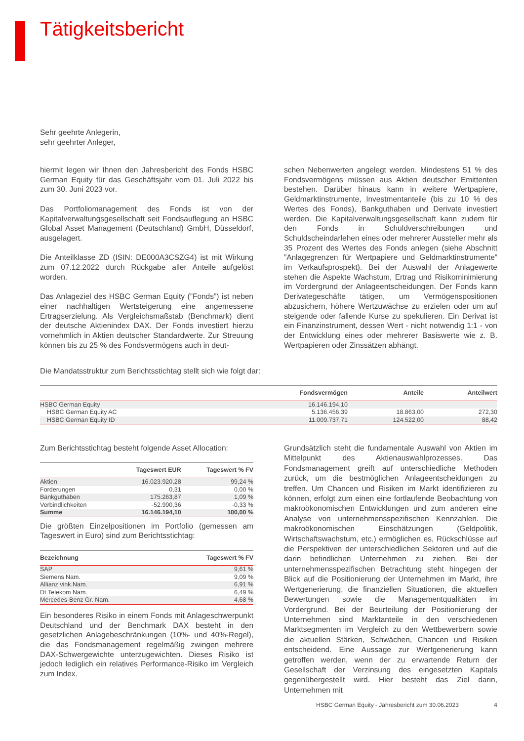Tätigkeitsbericht
Sehr geehrte Anlegerin,
sehr geehrter Anleger,
hiermit legen wir Ihnen den Jahresbericht des Fonds HSBC German Equity für das Geschäftsjahr vom 01. Juli 2022 bis zum 30. Juni 2023 vor.
Das Portfoliomanagement des Fonds ist von der Kapitalverwaltungsgesellschaft seit Fondsauflegung an HSBC Global Asset Management (Deutschland) GmbH, Düsseldorf, ausgelagert.
Die Anteilklasse ZD (ISIN: DE000A3CSZG4) ist mit Wirkung zum 07.12.2022 durch Rückgabe aller Anteile aufgelöst worden.
Das Anlageziel des HSBC German Equity (”Fonds”) ist neben einer nachhaltigen Wertsteigerung eine angemessene Ertragserzielung. Als Vergleichsmaßstab (Benchmark) dient der deutsche Aktienindex DAX. Der Fonds investiert hierzu vornehmlich in Aktien deutscher Standardwerte. Zur Streuung können bis zu 25 % des Fondsvermögens auch in deut-
schen Nebenwerten angelegt werden. Mindestens 51 % des Fondsvermögens müssen aus Aktien deutscher Emittenten bestehen. Darüber hinaus kann in weitere Wertpapiere, Geldmarktinstrumente, Investmentanteile (bis zu 10 % des Wertes des Fonds), Bankguthaben und Derivate investiert werden. Die Kapitalverwaltungsgesellschaft kann zudem für den Fonds in Schuldverschreibungen und Schuldscheindarlehen eines oder mehrerer Aussteller mehr als 35 Prozent des Wertes des Fonds anlegen (siehe Abschnitt ”Anlagegrenzen für Wertpapiere und Geldmarktinstrumente” im Verkaufsprospekt). Bei der Auswahl der Anlagewerte stehen die Aspekte Wachstum, Ertrag und Risikominimierung im Vordergrund der Anlageentscheidungen. Der Fonds kann Derivategeschäfte tätigen, um Vermögenspositionen abzusichern, höhere Wertzuwächse zu erzielen oder um auf steigende oder fallende Kurse zu spekulieren. Ein Derivat ist ein Finanzinstrument, dessen Wert - nicht notwendig 1:1 - von der Entwicklung eines oder mehrerer Basiswerte wie z. B. Wertpapieren oder Zinssätzen abhängt.
Die Mandatsstruktur zum Berichtsstichtag stellt sich wie folgt dar:
| | Fondsvermögen | Anteile | Anteilwert |
| --- | --- | --- | --- |
| HSBC German Equity | 16.146.194,10 | | |
| HSBC German Equity AC | 5.136.456,39 | 18.863,00 | 272,30 |
| HSBC German Equity ID | 11.009.737,71 | 124.522,00 | 88,42 |
Zum Berichtsstichtag besteht folgende Asset Allocation:
| | Tageswert EUR | Tageswert % FV |
| --- | --- | --- |
| Aktien | 16.023.920,28 | 99,24 % |
| Forderungen | 0,31 | 0,00 % |
| Bankguthaben | 175.263,87 | 1,09 % |
| Verbindlichkeiten | -52.990,36 | -0,33 % |
| Summe | 16.146.194,10 | 100,00 % |
Die größten Einzelpositionen im Portfolio (gemessen am Tageswert in Euro) sind zum Berichtsstichtag:
| Bezeichnung | Tageswert % FV |
| --- | --- |
| SAP | 9,61 % |
| Siemens Nam. | 9,09 % |
| Allianz vink.Nam. | 6,91 % |
| Dt.Telekom Nam. | 6,49 % |
| Mercedes-Benz Gr. Nam. | 4,68 % |
Ein besonderes Risiko in einem Fonds mit Anlageschwerpunkt Deutschland und der Benchmark DAX besteht in den gesetzlichen Anlagebeschränkungen (10%- und 40%-Regel), die das Fondsmanagement regelmäßig zwingen mehrere DAX-Schwergewichte unterzugewichten. Dieses Risiko ist jedoch lediglich ein relatives Performance-Risiko im Vergleich zum Index.
Grundsätzlich steht die fundamentale Auswahl von Aktien im Mittelpunkt des Aktienauswahlprozesses. Das Fondsmanagement greift auf unterschiedliche Methoden zurück, um die bestmöglichen Anlageentscheidungen zu treffen. Um Chancen und Risiken im Markt identifizieren zu können, erfolgt zum einen eine fortlaufende Beobachtung von makroökonomischen Entwicklungen und zum anderen eine Analyse von unternehmensspezifischen Kennzahlen. Die makroökonomischen Einschätzungen (Geldpolitik, Wirtschaftswachstum, etc.) ermöglichen es, Rückschlüsse auf die Perspektiven der unterschiedlichen Sektoren und auf die darin befindlichen Unternehmen zu ziehen. Bei der unternehmensspezifischen Betrachtung steht hingegen der Blick auf die Positionierung der Unternehmen im Markt, ihre Wertgenerierung, die finanziellen Situationen, die aktuellen Bewertungen sowie die Managementqualitäten im Vordergrund. Bei der Beurteilung der Positionierung der Unternehmen sind Marktanteile in den verschiedenen Marktsegmenten im Vergleich zu den Wettbewerbern sowie die aktuellen Stärken, Schwächen, Chancen und Risiken entscheidend. Eine Aussage zur Wertgenerierung kann getroffen werden, wenn der zu erwartende Return der Gesellschaft der Verzinsung des eingesetzten Kapitals gegenübergestellt wird. Hier besteht das Ziel darin, Unternehmen mit
HSBC German Equity - Jahresbericht zum 30.06.2023 4